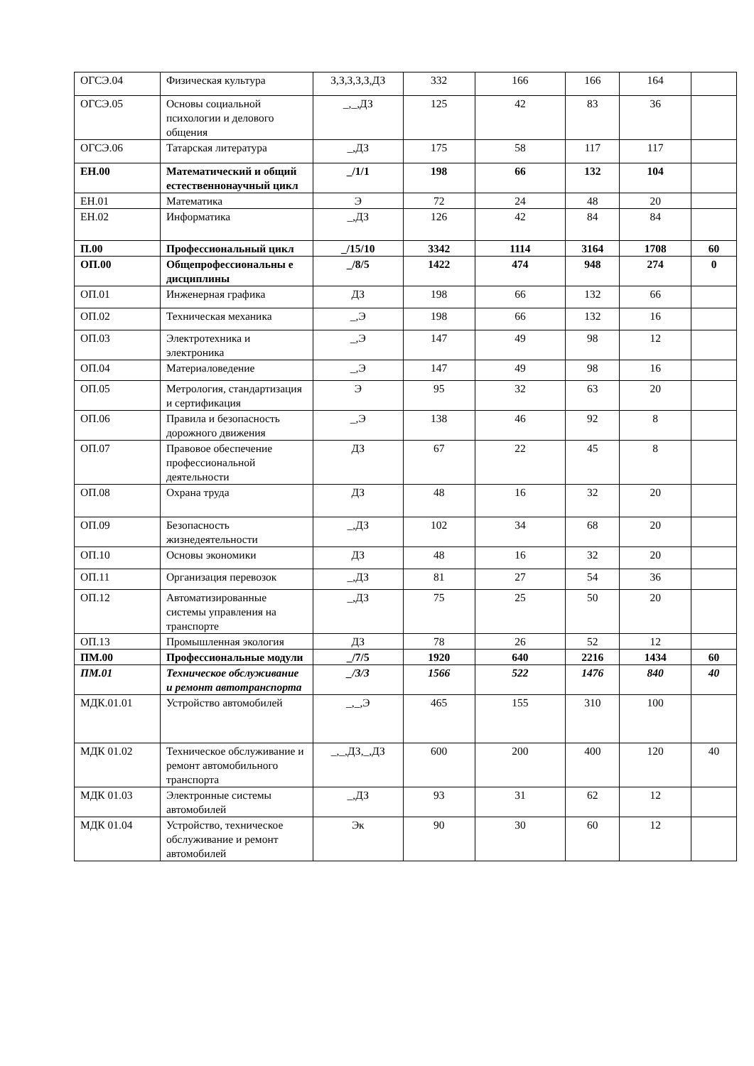| ОГСЭ.04 | Физическая культура | З,З,З,З,З,ДЗ | 332 | 166 | 166 | 164 | |
| ОГСЭ.05 | Основы социальной психологии и делового общения | _,_,ДЗ | 125 | 42 | 83 | 36 | |
| ОГСЭ.06 | Татарская литература | _,ДЗ | 175 | 58 | 117 | 117 | |
| ЕН.00 | Математический и общий естественнонаучный цикл | _/1/1 | 198 | 66 | 132 | 104 | |
| ЕН.01 | Математика | Э | 72 | 24 | 48 | 20 | |
| ЕН.02 | Информатика | _,ДЗ | 126 | 42 | 84 | 84 | |
| П.00 | Профессиональный цикл | _/15/10 | 3342 | 1114 | 3164 | 1708 | 60 |
| ОП.00 | Общепрофессиональны е дисциплины | _/8/5 | 1422 | 474 | 948 | 274 | 0 |
| ОП.01 | Инженерная графика | ДЗ | 198 | 66 | 132 | 66 | |
| ОП.02 | Техническая механика | _,Э | 198 | 66 | 132 | 16 | |
| ОП.03 | Электротехника и электроника | _,Э | 147 | 49 | 98 | 12 | |
| ОП.04 | Материаловедение | _,Э | 147 | 49 | 98 | 16 | |
| ОП.05 | Метрология, стандартизация и сертификация | Э | 95 | 32 | 63 | 20 | |
| ОП.06 | Правила и безопасность дорожного движения | _,Э | 138 | 46 | 92 | 8 | |
| ОП.07 | Правовое обеспечение профессиональной деятельности | ДЗ | 67 | 22 | 45 | 8 | |
| ОП.08 | Охрана труда | ДЗ | 48 | 16 | 32 | 20 | |
| ОП.09 | Безопасность жизнедеятельности | _,ДЗ | 102 | 34 | 68 | 20 | |
| ОП.10 | Основы экономики | ДЗ | 48 | 16 | 32 | 20 | |
| ОП.11 | Организация перевозок | _,ДЗ | 81 | 27 | 54 | 36 | |
| ОП.12 | Автоматизированные системы управления на транспорте | _,ДЗ | 75 | 25 | 50 | 20 | |
| ОП.13 | Промышленная экология | ДЗ | 78 | 26 | 52 | 12 | |
| ПМ.00 | Профессиональные модули | _/7/5 | 1920 | 640 | 2216 | 1434 | 60 |
| ПМ.01 | Техническое обслуживание и ремонт автотранспорта | _/3/3 | 1566 | 522 | 1476 | 840 | 40 |
| МДК.01.01 | Устройство автомобилей | _,_,Э | 465 | 155 | 310 | 100 | |
| МДК 01.02 | Техническое обслуживание и ремонт автомобильного транспорта | _,_,ДЗ,_,ДЗ | 600 | 200 | 400 | 120 | 40 |
| МДК 01.03 | Электронные системы автомобилей | _,ДЗ | 93 | 31 | 62 | 12 | |
| МДК 01.04 | Устройство, техническое обслуживание и ремонт автомобилей | Эк | 90 | 30 | 60 | 12 | |